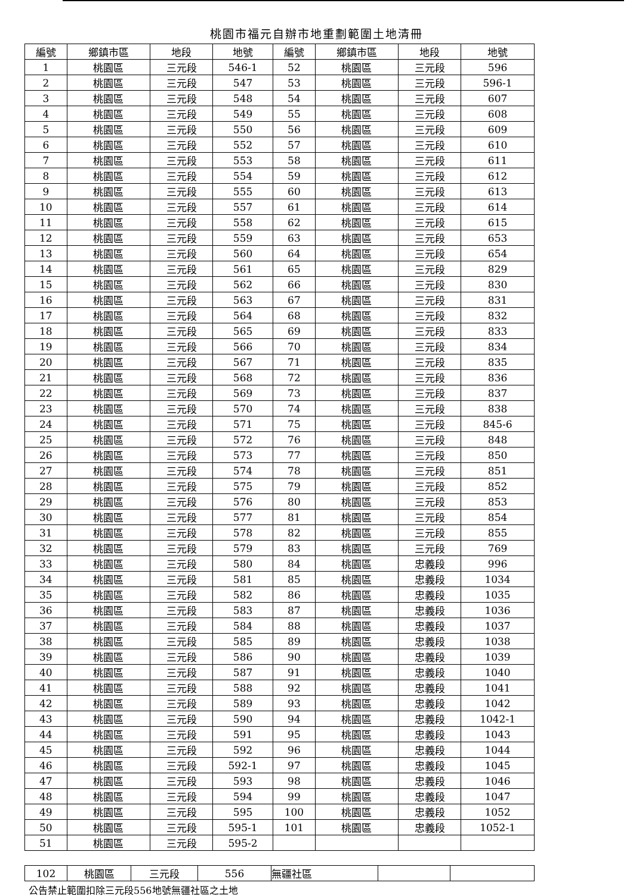桃園市福元自辦市地重劃範圍土地清冊
| 編號 | 鄉鎮市區 | 地段 | 地號 | 編號 | 鄉鎮市區 | 地段 | 地號 |
| --- | --- | --- | --- | --- | --- | --- | --- |
| 1 | 桃園區 | 三元段 | 546-1 | 52 | 桃園區 | 三元段 | 596 |
| 2 | 桃園區 | 三元段 | 547 | 53 | 桃園區 | 三元段 | 596-1 |
| 3 | 桃園區 | 三元段 | 548 | 54 | 桃園區 | 三元段 | 607 |
| 4 | 桃園區 | 三元段 | 549 | 55 | 桃園區 | 三元段 | 608 |
| 5 | 桃園區 | 三元段 | 550 | 56 | 桃園區 | 三元段 | 609 |
| 6 | 桃園區 | 三元段 | 552 | 57 | 桃園區 | 三元段 | 610 |
| 7 | 桃園區 | 三元段 | 553 | 58 | 桃園區 | 三元段 | 611 |
| 8 | 桃園區 | 三元段 | 554 | 59 | 桃園區 | 三元段 | 612 |
| 9 | 桃園區 | 三元段 | 555 | 60 | 桃園區 | 三元段 | 613 |
| 10 | 桃園區 | 三元段 | 557 | 61 | 桃園區 | 三元段 | 614 |
| 11 | 桃園區 | 三元段 | 558 | 62 | 桃園區 | 三元段 | 615 |
| 12 | 桃園區 | 三元段 | 559 | 63 | 桃園區 | 三元段 | 653 |
| 13 | 桃園區 | 三元段 | 560 | 64 | 桃園區 | 三元段 | 654 |
| 14 | 桃園區 | 三元段 | 561 | 65 | 桃園區 | 三元段 | 829 |
| 15 | 桃園區 | 三元段 | 562 | 66 | 桃園區 | 三元段 | 830 |
| 16 | 桃園區 | 三元段 | 563 | 67 | 桃園區 | 三元段 | 831 |
| 17 | 桃園區 | 三元段 | 564 | 68 | 桃園區 | 三元段 | 832 |
| 18 | 桃園區 | 三元段 | 565 | 69 | 桃園區 | 三元段 | 833 |
| 19 | 桃園區 | 三元段 | 566 | 70 | 桃園區 | 三元段 | 834 |
| 20 | 桃園區 | 三元段 | 567 | 71 | 桃園區 | 三元段 | 835 |
| 21 | 桃園區 | 三元段 | 568 | 72 | 桃園區 | 三元段 | 836 |
| 22 | 桃園區 | 三元段 | 569 | 73 | 桃園區 | 三元段 | 837 |
| 23 | 桃園區 | 三元段 | 570 | 74 | 桃園區 | 三元段 | 838 |
| 24 | 桃園區 | 三元段 | 571 | 75 | 桃園區 | 三元段 | 845-6 |
| 25 | 桃園區 | 三元段 | 572 | 76 | 桃園區 | 三元段 | 848 |
| 26 | 桃園區 | 三元段 | 573 | 77 | 桃園區 | 三元段 | 850 |
| 27 | 桃園區 | 三元段 | 574 | 78 | 桃園區 | 三元段 | 851 |
| 28 | 桃園區 | 三元段 | 575 | 79 | 桃園區 | 三元段 | 852 |
| 29 | 桃園區 | 三元段 | 576 | 80 | 桃園區 | 三元段 | 853 |
| 30 | 桃園區 | 三元段 | 577 | 81 | 桃園區 | 三元段 | 854 |
| 31 | 桃園區 | 三元段 | 578 | 82 | 桃園區 | 三元段 | 855 |
| 32 | 桃園區 | 三元段 | 579 | 83 | 桃園區 | 三元段 | 769 |
| 33 | 桃園區 | 三元段 | 580 | 84 | 桃園區 | 忠義段 | 996 |
| 34 | 桃園區 | 三元段 | 581 | 85 | 桃園區 | 忠義段 | 1034 |
| 35 | 桃園區 | 三元段 | 582 | 86 | 桃園區 | 忠義段 | 1035 |
| 36 | 桃園區 | 三元段 | 583 | 87 | 桃園區 | 忠義段 | 1036 |
| 37 | 桃園區 | 三元段 | 584 | 88 | 桃園區 | 忠義段 | 1037 |
| 38 | 桃園區 | 三元段 | 585 | 89 | 桃園區 | 忠義段 | 1038 |
| 39 | 桃園區 | 三元段 | 586 | 90 | 桃園區 | 忠義段 | 1039 |
| 40 | 桃園區 | 三元段 | 587 | 91 | 桃園區 | 忠義段 | 1040 |
| 41 | 桃園區 | 三元段 | 588 | 92 | 桃園區 | 忠義段 | 1041 |
| 42 | 桃園區 | 三元段 | 589 | 93 | 桃園區 | 忠義段 | 1042 |
| 43 | 桃園區 | 三元段 | 590 | 94 | 桃園區 | 忠義段 | 1042-1 |
| 44 | 桃園區 | 三元段 | 591 | 95 | 桃園區 | 忠義段 | 1043 |
| 45 | 桃園區 | 三元段 | 592 | 96 | 桃園區 | 忠義段 | 1044 |
| 46 | 桃園區 | 三元段 | 592-1 | 97 | 桃園區 | 忠義段 | 1045 |
| 47 | 桃園區 | 三元段 | 593 | 98 | 桃園區 | 忠義段 | 1046 |
| 48 | 桃園區 | 三元段 | 594 | 99 | 桃園區 | 忠義段 | 1047 |
| 49 | 桃園區 | 三元段 | 595 | 100 | 桃園區 | 忠義段 | 1052 |
| 50 | 桃園區 | 三元段 | 595-1 | 101 | 桃園區 | 忠義段 | 1052-1 |
| 51 | 桃園區 | 三元段 | 595-2 | | | | |
| 102 | 桃園區 | 三元段 | 556 | 無疆社區 | | |
公告禁止範圍扣除三元段556地號無疆社區之土地